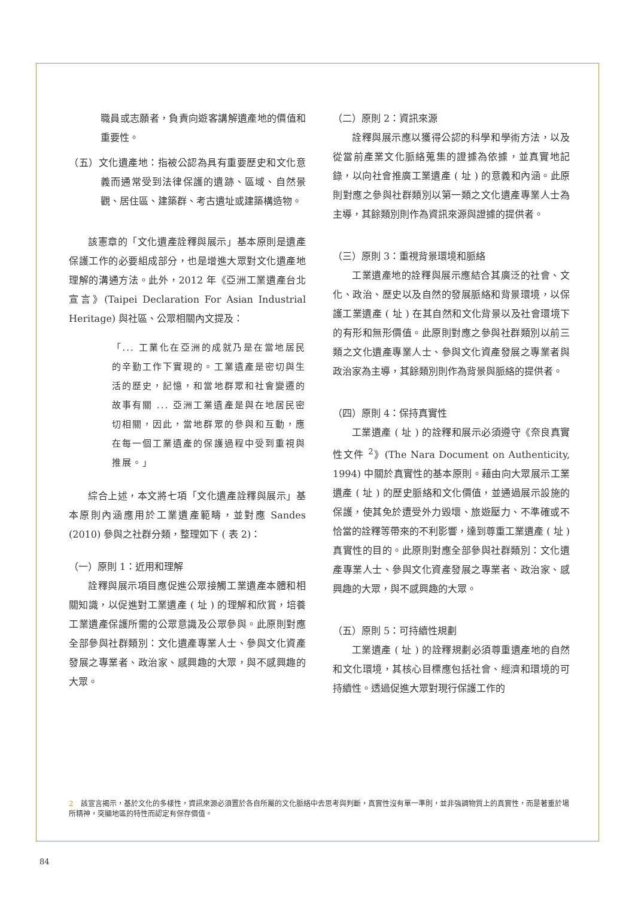職員或志願者，負責向遊客講解遺產地的價值和重要性。
（五）文化遺產地：指被公認為具有重要歷史和文化意義而通常受到法律保護的遺跡、區域、自然景觀、居住區、建築群、考古遺址或建築構造物。
該憲章的「文化遺產詮釋與展示」基本原則是遺產保護工作的必要組成部分，也是增進大眾對文化遺產地理解的溝通方法。此外，2012 年《亞洲工業遺產台北宣言》(Taipei Declaration For Asian Industrial Heritage) 與社區、公眾相關內文提及：
「... 工業化在亞洲的成就乃是在當地居民的辛勤工作下實現的。工業遺產是密切與生活的歷史，記憶，和當地群眾和社會變遷的故事有關 ... 亞洲工業遺產是與在地居民密切相關，因此，當地群眾的參與和互動，應在每一個工業遺產的保護過程中受到重視與推展。」
綜合上述，本文將七項「文化遺產詮釋與展示」基本原則內涵應用於工業遺產範疇，並對應 Sandes (2010) 參與之社群分類，整理如下 ( 表 2)：
（一）原則 1：近用和理解
詮釋與展示項目應促進公眾接觸工業遺產本體和相關知識，以促進對工業遺產 ( 址 ) 的理解和欣賞，培養工業遺產保護所需的公眾意識及公眾參與。此原則對應全部參與社群類別：文化遺產專業人士、參與文化資產發展之專業者、政治家、感興趣的大眾，與不感興趣的大眾。
（二）原則 2：資訊來源
詮釋與展示應以獲得公認的科學和學術方法，以及從當前產業文化脈絡蒐集的證據為依據，並真實地記錄，以向社會推廣工業遺產 ( 址 ) 的意義和內涵。此原則對應之參與社群類別以第一類之文化遺產專業人士為主導，其餘類別則作為資訊來源與證據的提供者。
（三）原則 3：重視背景環境和脈絡
工業遺產地的詮釋與展示應結合其廣泛的社會、文化、政治、歷史以及自然的發展脈絡和背景環境，以保護工業遺產 ( 址 ) 在其自然和文化背景以及社會環境下的有形和無形價值。此原則對應之參與社群類別以前三類之文化遺產專業人士、參與文化資產發展之專業者與政治家為主導，其餘類別則作為背景與脈絡的提供者。
（四）原則 4：保持真實性
工業遺產 ( 址 ) 的詮釋和展示必須遵守《奈良真實性文件 <sup>2</sup>》(The Nara Document on Authenticity, 1994) 中關於真實性的基本原則。藉由向大眾展示工業遺產 ( 址 ) 的歷史脈絡和文化價值，並通過展示設施的保護，使其免於遭受外力毀壞、旅遊壓力、不準確或不恰當的詮釋等帶來的不利影響，達到尊重工業遺產 ( 址 ) 真實性的目的。此原則對應全部參與社群類別：文化遺產專業人士、參與文化資產發展之專業者、政治家、感興趣的大眾，與不感興趣的大眾。
（五）原則 5：可持續性規劃
工業遺產 ( 址 ) 的詮釋規劃必須尊重遺產地的自然和文化環境，其核心目標應包括社會、經濟和環境的可持續性。透過促進大眾對現行保護工作的
2　該宣言揭示，基於文化的多樣性，資訊來源必須置於各自所屬的文化脈絡中去思考與判斷，真實性沒有單一準則，並非強調物質上的真實性，而是著重於場所精神，突顯地區的特性而認定有保存價值。
84